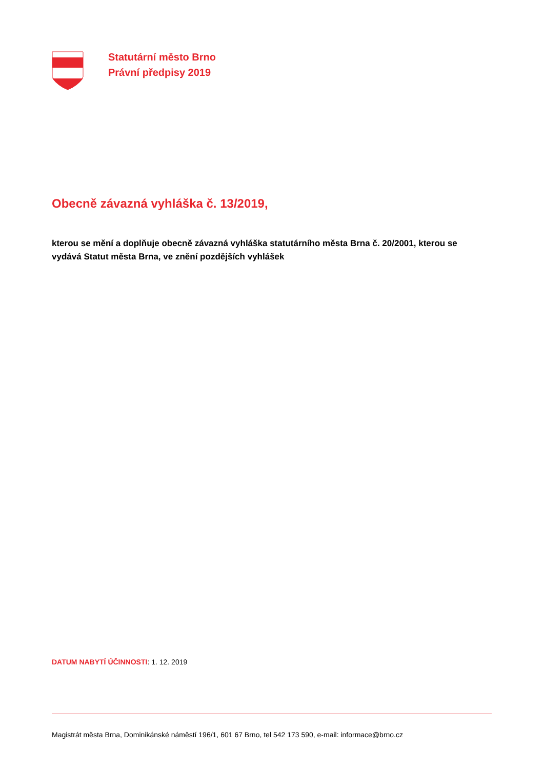Statutární město Brno
Právní předpisy 2019
Obecně závazná vyhláška č. 13/2019,
kterou se mění a doplňuje obecně závazná vyhláška statutárního města Brna č. 20/2001, kterou se vydává Statut města Brna, ve znění pozdějších vyhlášek
DATUM NABYTÍ ÚČINNOSTI: 1. 12. 2019
Magistrát města Brna, Dominikánské náměstí 196/1, 601 67 Brno, tel 542 173 590, e-mail: informace@brno.cz